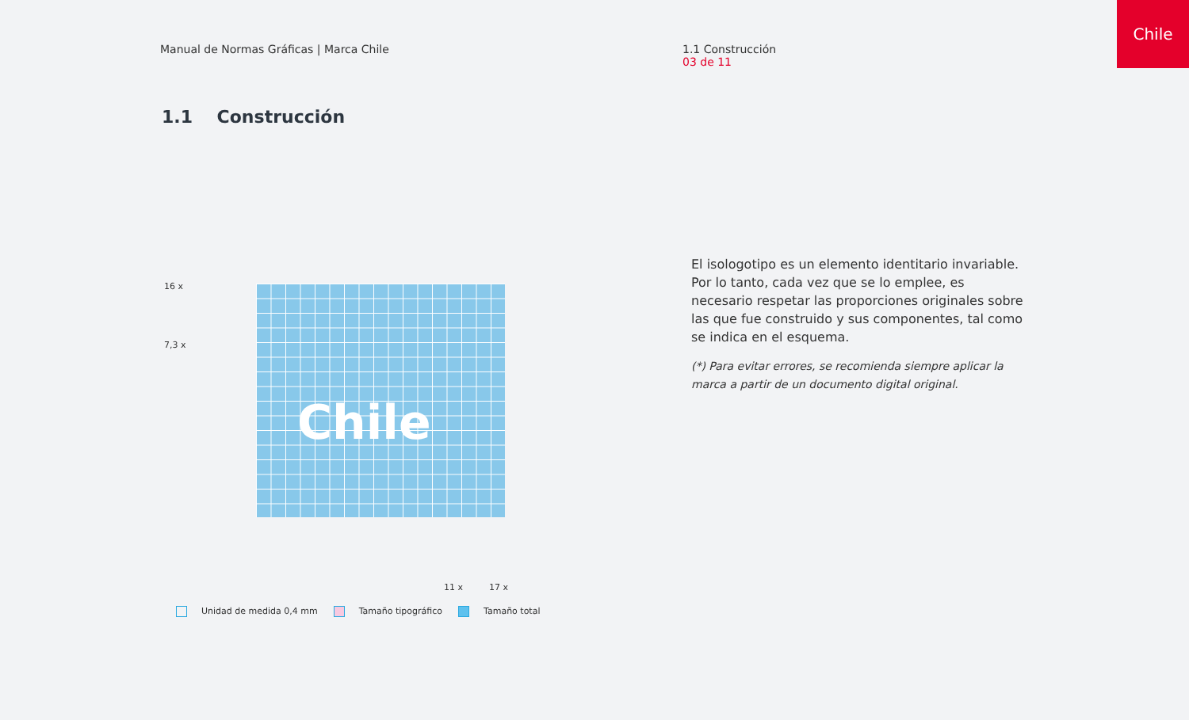Manual de Normas Gráficas | Marca Chile
1.1 Construcción
03 de 11
Chile
1.1 Construcción
Chile
16 x
7,3 x
11 x 17 x
Unidad de medida 0,4 mm Tamaño tipográfico Tamaño total
El isologotipo es un elemento identitario invariable. Por lo tanto, cada vez que se lo emplee, es necesario respetar las proporciones originales sobre las que fue construido y sus componentes, tal como se indica en el esquema.
(*) Para evitar errores, se recomienda siempre aplicar la marca a partir de un documento digital original.